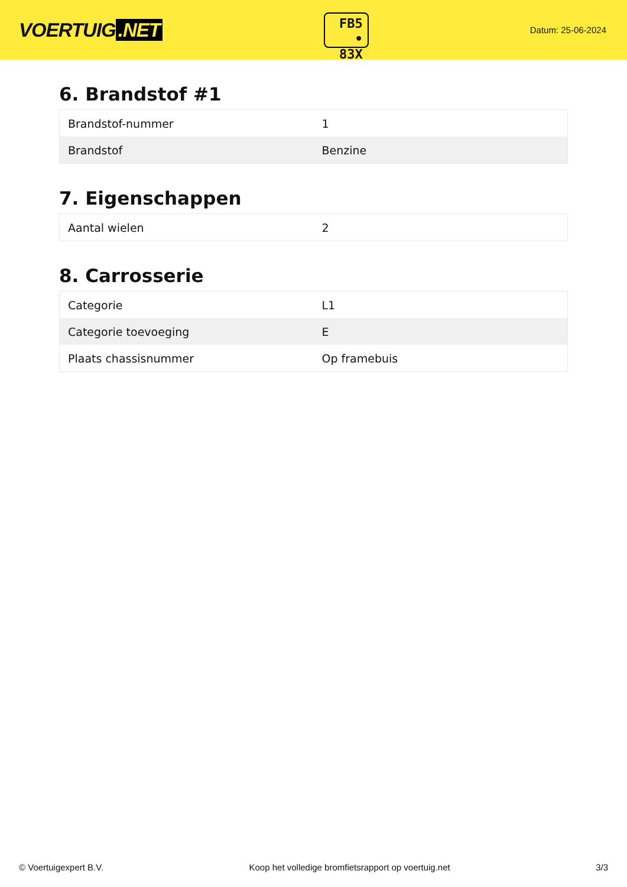VOERTUIG.NET
FB5
• 83X
Datum: 25-06-2024
6. Brandstof #1
| Brandstof-nummer | 1 |
| Brandstof | Benzine |
7. Eigenschappen
| Aantal wielen | 2 |
8. Carrosserie
| Categorie | L1 |
| Categorie toevoeging | E |
| Plaats chassisnummer | Op framebuis |
© Voertuigexpert B.V. Koop het volledige bromfietsrapport op voertuig.net 3/3